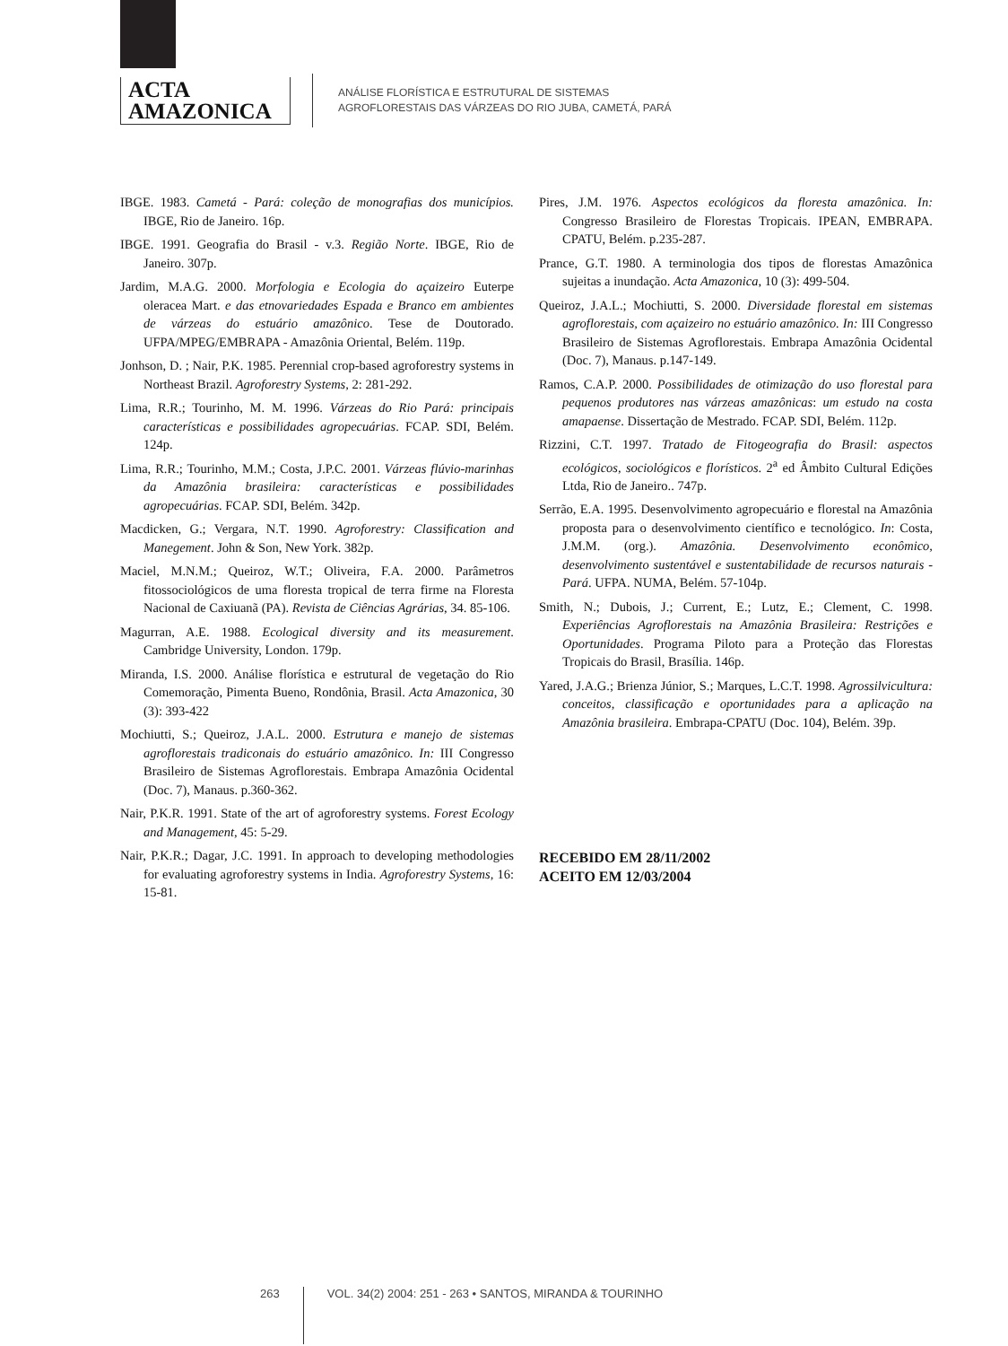ACTA
AMAZONICA
ANÁLISE FLORÍSTICA E ESTRUTURAL DE SISTEMAS
AGROFLORESTAIS DAS VÁRZEAS DO RIO JUBA, CAMETÁ, PARÁ
IBGE. 1983. Cametá - Pará: coleção de monografias dos municípios. IBGE, Rio de Janeiro. 16p.
IBGE. 1991. Geografia do Brasil - v.3. Região Norte. IBGE, Rio de Janeiro. 307p.
Jardim, M.A.G. 2000. Morfologia e Ecologia do açaizeiro Euterpe oleracea Mart. e das etnovariedades Espada e Branco em ambientes de várzeas do estuário amazônico. Tese de Doutorado. UFPA/MPEG/EMBRAPA - Amazônia Oriental, Belém. 119p.
Jonhson, D. ; Nair, P.K. 1985. Perennial crop-based agroforestry systems in Northeast Brazil. Agroforestry Systems, 2: 281-292.
Lima, R.R.; Tourinho, M. M. 1996. Várzeas do Rio Pará: principais características e possibilidades agropecuárias. FCAP. SDI, Belém. 124p.
Lima, R.R.; Tourinho, M.M.; Costa, J.P.C. 2001. Várzeas flúvio-marinhas da Amazônia brasileira: características e possibilidades agropecuárias. FCAP. SDI, Belém. 342p.
Macdicken, G.; Vergara, N.T. 1990. Agroforestry: Classification and Manegement. John & Son, New York. 382p.
Maciel, M.N.M.; Queiroz, W.T.; Oliveira, F.A. 2000. Parâmetros fitossociológicos de uma floresta tropical de terra firme na Floresta Nacional de Caxiuanã (PA). Revista de Ciências Agrárias, 34. 85-106.
Magurran, A.E. 1988. Ecological diversity and its measurement. Cambridge University, London. 179p.
Miranda, I.S. 2000. Análise florística e estrutural de vegetação do Rio Comemoração, Pimenta Bueno, Rondônia, Brasil. Acta Amazonica, 30 (3): 393-422
Mochiutti, S.; Queiroz, J.A.L. 2000. Estrutura e manejo de sistemas agroflorestais tradiconais do estuário amazônico. In: III Congresso Brasileiro de Sistemas Agroflorestais. Embrapa Amazônia Ocidental (Doc. 7), Manaus. p.360-362.
Nair, P.K.R. 1991. State of the art of agroforestry systems. Forest Ecology and Management, 45: 5-29.
Nair, P.K.R.; Dagar, J.C. 1991. In approach to developing methodologies for evaluating agroforestry systems in India. Agroforestry Systems, 16: 15-81.
Pires, J.M. 1976. Aspectos ecológicos da floresta amazônica. In: Congresso Brasileiro de Florestas Tropicais. IPEAN, EMBRAPA. CPATU, Belém. p.235-287.
Prance, G.T. 1980. A terminologia dos tipos de florestas Amazônica sujeitas a inundação. Acta Amazonica, 10 (3): 499-504.
Queiroz, J.A.L.; Mochiutti, S. 2000. Diversidade florestal em sistemas agroflorestais, com açaizeiro no estuário amazônico. In: III Congresso Brasileiro de Sistemas Agroflorestais. Embrapa Amazônia Ocidental (Doc. 7), Manaus. p.147-149.
Ramos, C.A.P. 2000. Possibilidades de otimização do uso florestal para pequenos produtores nas várzeas amazônicas: um estudo na costa amapaense. Dissertação de Mestrado. FCAP. SDI, Belém. 112p.
Rizzini, C.T. 1997. Tratado de Fitogeografia do Brasil: aspectos ecológicos, sociológicos e florísticos. 2<sup>a</sup> ed Âmbito Cultural Edições Ltda, Rio de Janeiro.. 747p.
Serrão, E.A. 1995. Desenvolvimento agropecuário e florestal na Amazônia proposta para o desenvolvimento científico e tecnológico. In: Costa, J.M.M. (org.). Amazônia. Desenvolvimento econômico, desenvolvimento sustentável e sustentabilidade de recursos naturais - Pará. UFPA. NUMA, Belém. 57-104p.
Smith, N.; Dubois, J.; Current, E.; Lutz, E.; Clement, C. 1998. Experiências Agroflorestais na Amazônia Brasileira: Restrições e Oportunidades. Programa Piloto para a Proteção das Florestas Tropicais do Brasil, Brasília. 146p.
Yared, J.A.G.; Brienza Júnior, S.; Marques, L.C.T. 1998. Agrossilvicultura: conceitos, classificação e oportunidades para a aplicação na Amazônia brasileira. Embrapa-CPATU (Doc. 104), Belém. 39p.
RECEBIDO EM 28/11/2002
ACEITO EM 12/03/2004
263 VOL. 34(2) 2004: 251 - 263 • SANTOS, MIRANDA & TOURINHO